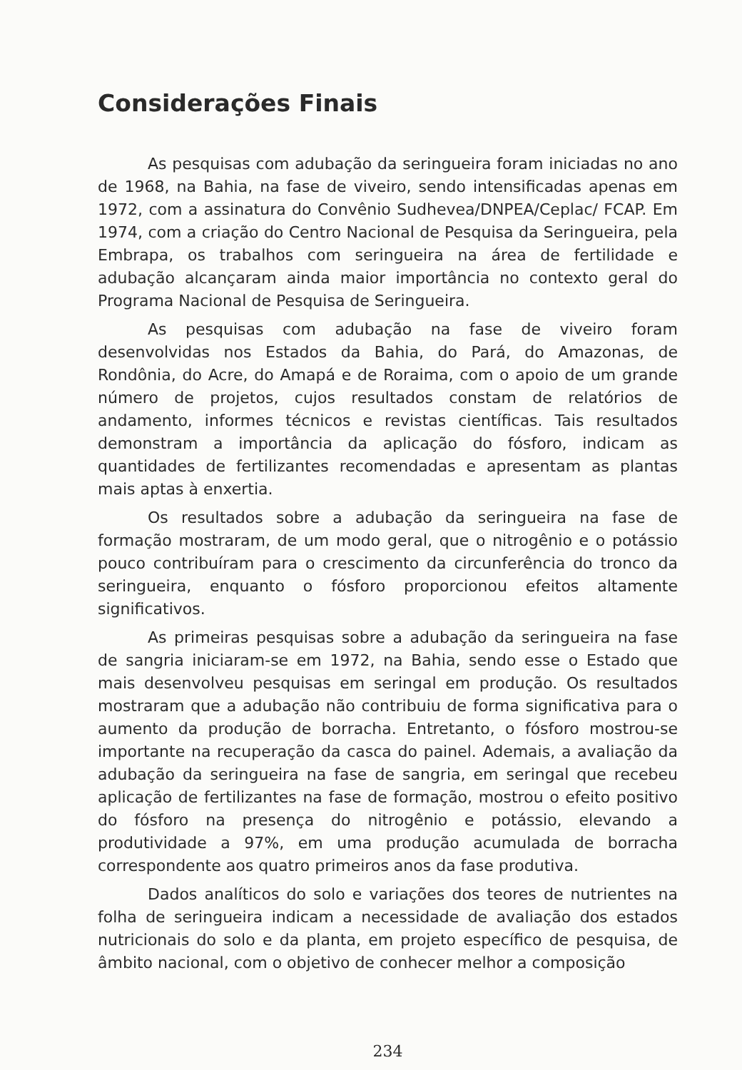Considerações Finais
As pesquisas com adubação da seringueira foram iniciadas no ano de 1968, na Bahia, na fase de viveiro, sendo intensificadas apenas em 1972, com a assinatura do Convênio Sudhevea/DNPEA/Ceplac/ FCAP. Em 1974, com a criação do Centro Nacional de Pesquisa da Seringueira, pela Embrapa, os trabalhos com seringueira na área de fertilidade e adubação alcançaram ainda maior importância no contexto geral do Programa Nacional de Pesquisa de Seringueira.
As pesquisas com adubação na fase de viveiro foram desenvolvidas nos Estados da Bahia, do Pará, do Amazonas, de Rondônia, do Acre, do Amapá e de Roraima, com o apoio de um grande número de projetos, cujos resultados constam de relatórios de andamento, informes técnicos e revistas científicas. Tais resultados demonstram a importância da aplicação do fósforo, indicam as quantidades de fertilizantes recomendadas e apresentam as plantas mais aptas à enxertia.
Os resultados sobre a adubação da seringueira na fase de formação mostraram, de um modo geral, que o nitrogênio e o potássio pouco contribuíram para o crescimento da circunferência do tronco da seringueira, enquanto o fósforo proporcionou efeitos altamente significativos.
As primeiras pesquisas sobre a adubação da seringueira na fase de sangria iniciaram-se em 1972, na Bahia, sendo esse o Estado que mais desenvolveu pesquisas em seringal em produção. Os resultados mostraram que a adubação não contribuiu de forma significativa para o aumento da produção de borracha. Entretanto, o fósforo mostrou-se importante na recuperação da casca do painel. Ademais, a avaliação da adubação da seringueira na fase de sangria, em seringal que recebeu aplicação de fertilizantes na fase de formação, mostrou o efeito positivo do fósforo na presença do nitrogênio e potássio, elevando a produtividade a 97%, em uma produção acumulada de borracha correspondente aos quatro primeiros anos da fase produtiva.
Dados analíticos do solo e variações dos teores de nutrientes na folha de seringueira indicam a necessidade de avaliação dos estados nutricionais do solo e da planta, em projeto específico de pesquisa, de âmbito nacional, com o objetivo de conhecer melhor a composição
234